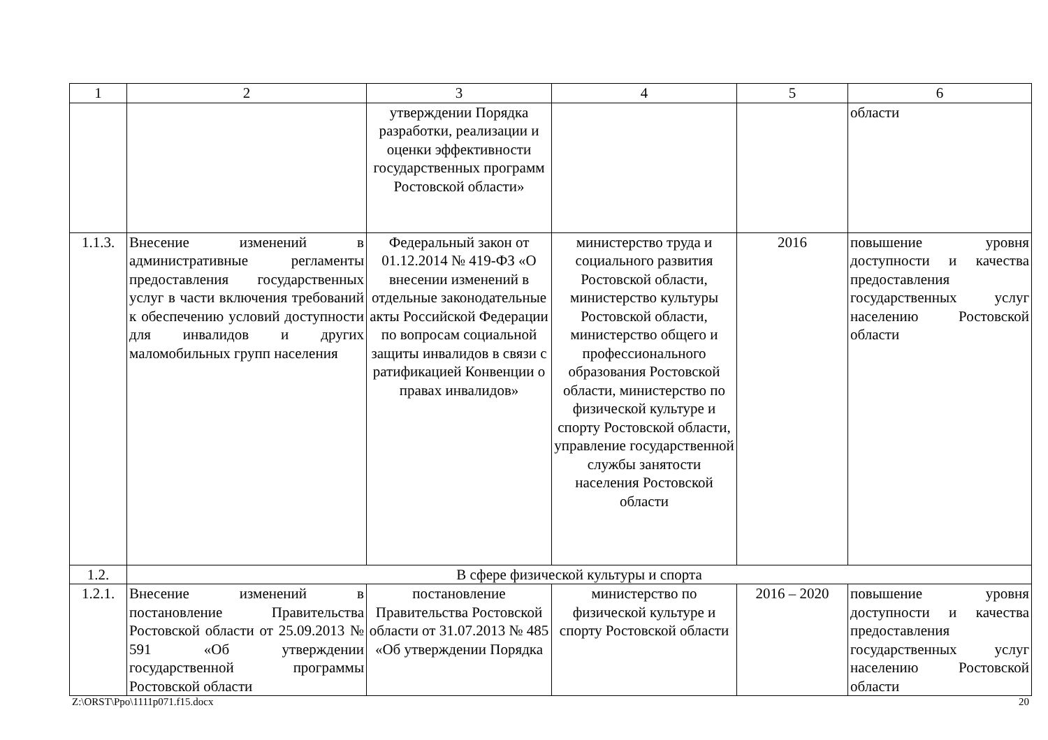| 1 | 2 | 3 | 4 | 5 | 6 |
| --- | --- | --- | --- | --- | --- |
| | | утверждении Порядка разработки, реализации и оценки эффективности государственных программ Ростовской области» | | | области |
| 1.1.3. | Внесение изменений в административные регламенты предоставления государственных услуг в части включения требований к обеспечению условий доступности для инвалидов и других маломобильных групп населения | Федеральный закон от 01.12.2014 № 419-ФЗ «О внесении изменений в отдельные законодательные акты Российской Федерации по вопросам социальной защиты инвалидов в связи с ратификацией Конвенции о правах инвалидов» | министерство труда и социального развития Ростовской области, министерство культуры Ростовской области, министерство общего и профессионального образования Ростовской области, министерство по физической культуре и спорту Ростовской области, управление государственной службы занятости населения Ростовской области | 2016 | повышение уровня доступности и качества предоставления государственных услуг населению Ростовской области |
| 1.2. | В сфере физической культуры и спорта | | | | |
| 1.2.1. | Внесение изменений в постановление Правительства Ростовской области от 25.09.2013 № 591 «Об утверждении государственной программы Ростовской области | постановление Правительства Ростовской области от 31.07.2013 № 485 «Об утверждении Порядка | министерство по физической культуре и спорту Ростовской области | 2016 – 2020 | повышение уровня доступности и качества предоставления государственных услуг населению Ростовской области |
Z:\ORST\Ppo\1111p071.f15.docx 20